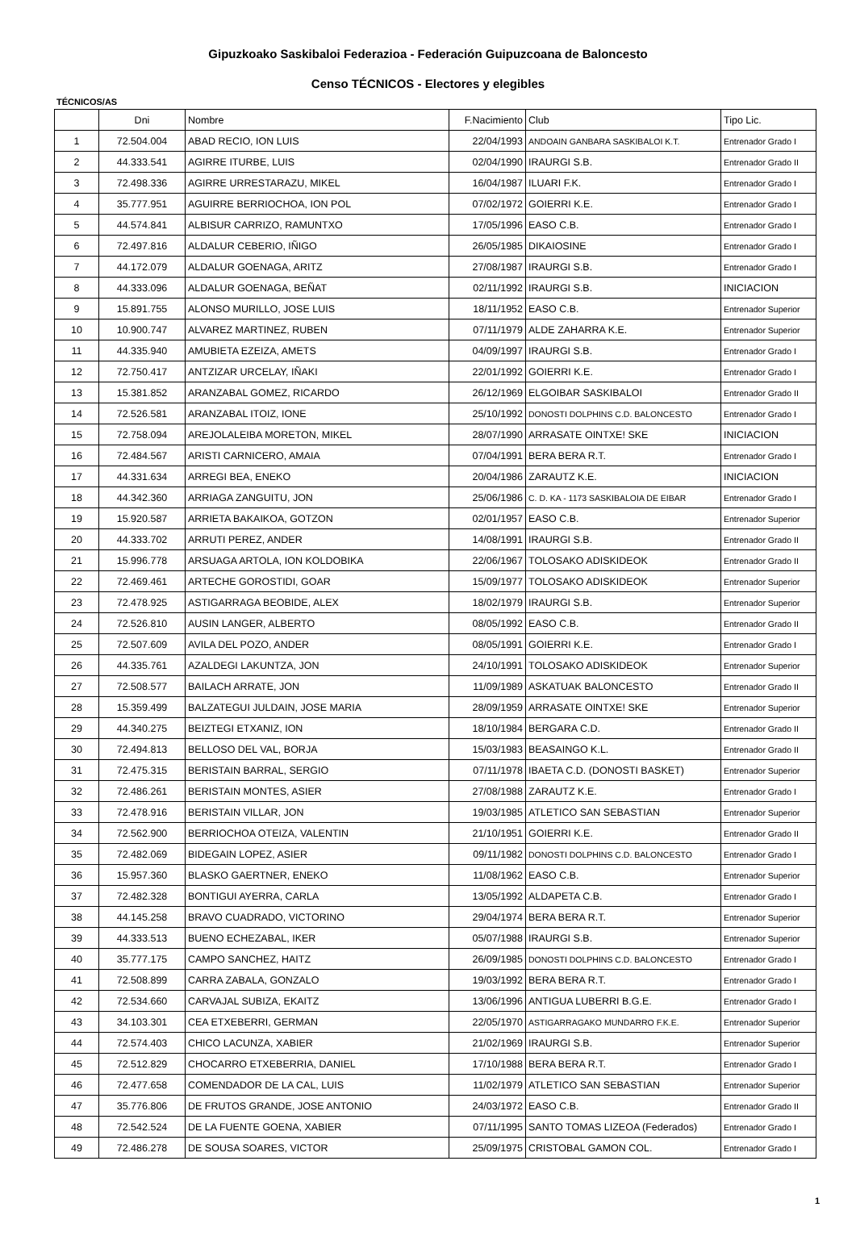Gipuzkoako Saskibaloi Federazioa - Federación Guipuzcoana de Baloncesto
Censo TÉCNICOS - Electores y elegibles
TÉCNICOS/AS
| | Dni | Nombre | F.Nacimiento | Club | Tipo Lic. |
| 1 | 72.504.004 | ABAD RECIO, ION LUIS | 22/04/1993 | ANDOAIN GANBARA SASKIBALOI K.T. | Entrenador Grado I |
| 2 | 44.333.541 | AGIRRE ITURBE, LUIS | 02/04/1990 | IRAURGI S.B. | Entrenador Grado II |
| 3 | 72.498.336 | AGIRRE URRESTARAZU, MIKEL | 16/04/1987 | ILUARI F.K. | Entrenador Grado I |
| 4 | 35.777.951 | AGUIRRE BERRIOCHOA, ION POL | 07/02/1972 | GOIERRI K.E. | Entrenador Grado I |
| 5 | 44.574.841 | ALBISUR CARRIZO, RAMUNTXO | 17/05/1996 | EASO C.B. | Entrenador Grado I |
| 6 | 72.497.816 | ALDALUR CEBERIO, IÑIGO | 26/05/1985 | DIKAIOSINE | Entrenador Grado I |
| 7 | 44.172.079 | ALDALUR GOENAGA, ARITZ | 27/08/1987 | IRAURGI S.B. | Entrenador Grado I |
| 8 | 44.333.096 | ALDALUR GOENAGA, BEÑAT | 02/11/1992 | IRAURGI S.B. | INICIACION |
| 9 | 15.891.755 | ALONSO MURILLO, JOSE LUIS | 18/11/1952 | EASO C.B. | Entrenador Superior |
| 10 | 10.900.747 | ALVAREZ MARTINEZ, RUBEN | 07/11/1979 | ALDE ZAHARRA K.E. | Entrenador Superior |
| 11 | 44.335.940 | AMUBIETA EZEIZA, AMETS | 04/09/1997 | IRAURGI S.B. | Entrenador Grado I |
| 12 | 72.750.417 | ANTZIZAR URCELAY, IÑAKI | 22/01/1992 | GOIERRI K.E. | Entrenador Grado I |
| 13 | 15.381.852 | ARANZABAL GOMEZ, RICARDO | 26/12/1969 | ELGOIBAR SASKIBALOI | Entrenador Grado II |
| 14 | 72.526.581 | ARANZABAL ITOIZ, IONE | 25/10/1992 | DONOSTI DOLPHINS C.D. BALONCESTO | Entrenador Grado I |
| 15 | 72.758.094 | AREJOLALEIBA MORETON, MIKEL | 28/07/1990 | ARRASATE OINTXE! SKE | INICIACION |
| 16 | 72.484.567 | ARISTI CARNICERO, AMAIA | 07/04/1991 | BERA BERA R.T. | Entrenador Grado I |
| 17 | 44.331.634 | ARREGI BEA, ENEKO | 20/04/1986 | ZARAUTZ K.E. | INICIACION |
| 18 | 44.342.360 | ARRIAGA ZANGUITU, JON | 25/06/1986 | C. D. KA - 1173 SASKIBALOIA DE EIBAR | Entrenador Grado I |
| 19 | 15.920.587 | ARRIETA BAKAIKOA, GOTZON | 02/01/1957 | EASO C.B. | Entrenador Superior |
| 20 | 44.333.702 | ARRUTI PEREZ, ANDER | 14/08/1991 | IRAURGI S.B. | Entrenador Grado II |
| 21 | 15.996.778 | ARSUAGA ARTOLA, ION KOLDOBIKA | 22/06/1967 | TOLOSAKO ADISKIDEOK | Entrenador Grado II |
| 22 | 72.469.461 | ARTECHE GOROSTIDI, GOAR | 15/09/1977 | TOLOSAKO ADISKIDEOK | Entrenador Superior |
| 23 | 72.478.925 | ASTIGARRAGA BEOBIDE, ALEX | 18/02/1979 | IRAURGI S.B. | Entrenador Superior |
| 24 | 72.526.810 | AUSIN LANGER, ALBERTO | 08/05/1992 | EASO C.B. | Entrenador Grado II |
| 25 | 72.507.609 | AVILA DEL POZO, ANDER | 08/05/1991 | GOIERRI K.E. | Entrenador Grado I |
| 26 | 44.335.761 | AZALDEGI LAKUNTZA, JON | 24/10/1991 | TOLOSAKO ADISKIDEOK | Entrenador Superior |
| 27 | 72.508.577 | BAILACH ARRATE, JON | 11/09/1989 | ASKATUAK BALONCESTO | Entrenador Grado II |
| 28 | 15.359.499 | BALZATEGUI JULDAIN, JOSE MARIA | 28/09/1959 | ARRASATE OINTXE! SKE | Entrenador Superior |
| 29 | 44.340.275 | BEIZTEGI ETXANIZ, ION | 18/10/1984 | BERGARA C.D. | Entrenador Grado II |
| 30 | 72.494.813 | BELLOSO DEL VAL, BORJA | 15/03/1983 | BEASAINGO K.L. | Entrenador Grado II |
| 31 | 72.475.315 | BERISTAIN BARRAL, SERGIO | 07/11/1978 | IBAETA C.D. (DONOSTI BASKET) | Entrenador Superior |
| 32 | 72.486.261 | BERISTAIN MONTES, ASIER | 27/08/1988 | ZARAUTZ K.E. | Entrenador Grado I |
| 33 | 72.478.916 | BERISTAIN VILLAR, JON | 19/03/1985 | ATLETICO SAN SEBASTIAN | Entrenador Superior |
| 34 | 72.562.900 | BERRIOCHOA OTEIZA, VALENTIN | 21/10/1951 | GOIERRI K.E. | Entrenador Grado II |
| 35 | 72.482.069 | BIDEGAIN LOPEZ, ASIER | 09/11/1982 | DONOSTI DOLPHINS C.D. BALONCESTO | Entrenador Grado I |
| 36 | 15.957.360 | BLASKO GAERTNER, ENEKO | 11/08/1962 | EASO C.B. | Entrenador Superior |
| 37 | 72.482.328 | BONTIGUI AYERRA, CARLA | 13/05/1992 | ALDAPETA C.B. | Entrenador Grado I |
| 38 | 44.145.258 | BRAVO CUADRADO, VICTORINO | 29/04/1974 | BERA BERA R.T. | Entrenador Superior |
| 39 | 44.333.513 | BUENO ECHEZABAL, IKER | 05/07/1988 | IRAURGI S.B. | Entrenador Superior |
| 40 | 35.777.175 | CAMPO SANCHEZ, HAITZ | 26/09/1985 | DONOSTI DOLPHINS C.D. BALONCESTO | Entrenador Grado I |
| 41 | 72.508.899 | CARRA ZABALA, GONZALO | 19/03/1992 | BERA BERA R.T. | Entrenador Grado I |
| 42 | 72.534.660 | CARVAJAL SUBIZA, EKAITZ | 13/06/1996 | ANTIGUA LUBERRI B.G.E. | Entrenador Grado I |
| 43 | 34.103.301 | CEA ETXEBERRI, GERMAN | 22/05/1970 | ASTIGARRAGAKO MUNDARRO F.K.E. | Entrenador Superior |
| 44 | 72.574.403 | CHICO LACUNZA, XABIER | 21/02/1969 | IRAURGI S.B. | Entrenador Superior |
| 45 | 72.512.829 | CHOCARRO ETXEBERRIA, DANIEL | 17/10/1988 | BERA BERA R.T. | Entrenador Grado I |
| 46 | 72.477.658 | COMENDADOR DE LA CAL, LUIS | 11/02/1979 | ATLETICO SAN SEBASTIAN | Entrenador Superior |
| 47 | 35.776.806 | DE FRUTOS GRANDE, JOSE ANTONIO | 24/03/1972 | EASO C.B. | Entrenador Grado II |
| 48 | 72.542.524 | DE LA FUENTE GOENA, XABIER | 07/11/1995 | SANTO TOMAS LIZEOA (Federados) | Entrenador Grado I |
| 49 | 72.486.278 | DE SOUSA SOARES, VICTOR | 25/09/1975 | CRISTOBAL GAMON COL. | Entrenador Grado I |
1